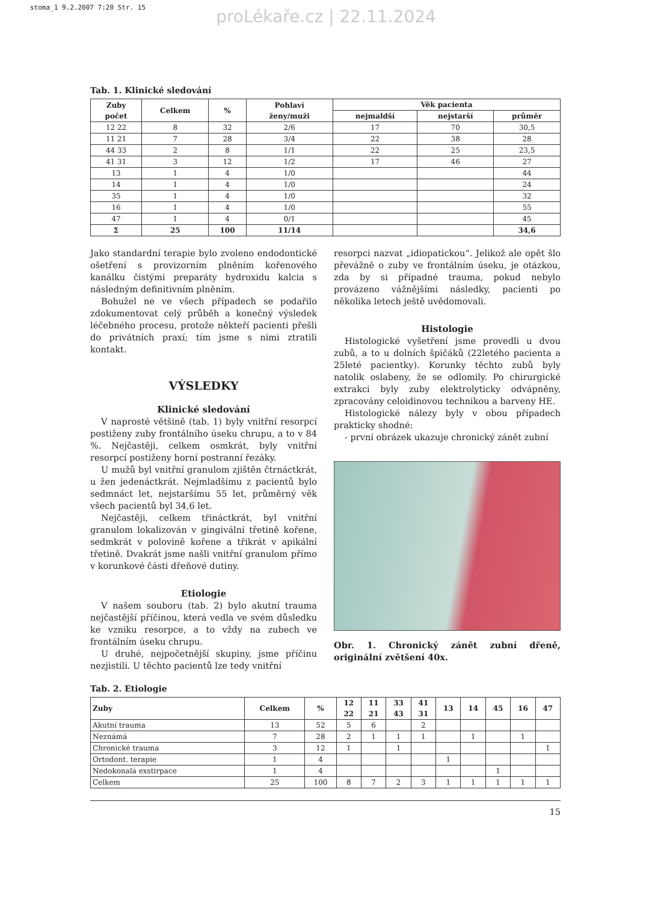stoma_1 9.2.2007 7:20 Str. 15
proLékaře.cz | 22.11.2024
Tab. 1. Klinické sledování
| Zuby počet | Celkem | % | Pohlaví ženy/muži | Věk pacienta | | |
| --- | --- | --- | --- | --- | --- | --- |
| | | | | nejmaldší | nejstarší | průměr |
| 12 22 | 8 | 32 | 2/6 | 17 | 70 | 30,5 |
| 11 21 | 7 | 28 | 3/4 | 22 | 38 | 28 |
| 44 33 | 2 | 8 | 1/1 | 22 | 25 | 23,5 |
| 41 31 | 3 | 12 | 1/2 | 17 | 46 | 27 |
| 13 | 1 | 4 | 1/0 | | | 44 |
| 14 | 1 | 4 | 1/0 | | | 24 |
| 35 | 1 | 4 | 1/0 | | | 32 |
| 16 | 1 | 4 | 1/0 | | | 55 |
| 47 | 1 | 4 | 0/1 | | | 45 |
| Σ | 25 | 100 | 11/14 | | | 34,6 |
Jako standardní terapie bylo zvoleno endodontické ošetření s provizorním plněním kořenového kanálku čistými preparáty hydroxidu kalcia s následným definitivním plněním.
Bohužel ne ve všech případech se podařilo zdokumentovat celý průběh a konečný výsledek léčebného procesu, protože někteří pacienti přešli do privátních praxí; tím jsme s nimi ztratili kontakt.
VÝSLEDKY
Klinické sledování
V naprosté většině (tab. 1) byly vnitřní resorpcí postiženy zuby frontálního úseku chrupu, a to v 84 %. Nejčastěji, celkem osmkrát, byly vnitřní resorpcí postiženy horní postranní řezáky.
U mužů byl vnitřní granulom zjištěn čtrnáctkrát, u žen jedenáctkrát. Nejmladšímu z pacientů bylo sedmnáct let, nejstaršímu 55 let, průměrný věk všech pacientů byl 34,6 let.
Nejčastěji, celkem třináctkrát, byl vnitřní granulom lokalizován v gingivální třetině kořene, sedmkrát v polovině kořene a třikrát v apikální třetině. Dvakrát jsme našli vnitřní granulom přímo v korunkové části dřeňové dutiny.
Etiologie
V našem souboru (tab. 2) bylo akutní trauma nejčastější příčinou, která vedla ve svém důsledku ke vzniku resorpce, a to vždy na zubech ve frontálním úseku chrupu.
U druhé, nejpočetnější skupiny, jsme příčinu nezjistili. U těchto pacientů lze tedy vnitřní
resorpci nazvat „idiopatickou“. Jelikož ale opět šlo převážně o zuby ve frontálním úseku, je otázkou, zda by si případné trauma, pokud nebylo provázeno vážnějšími následky, pacienti po několika letech ještě uvědomovali.
Histologie
Histologické vyšetření jsme provedli u dvou zubů, a to u dolních špičáků (22letého pacienta a 25leté pacientky). Korunky těchto zubů byly natolik oslabeny, že se odlomily. Po chirurgické extrakci byly zuby elektrolyticky odvápněny, zpracovány celoidinovou technikou a barveny HE.
Histologické nálezy byly v obou případech prakticky shodné:
- první obrázek ukazuje chronický zánět zubní
Obr. 1. Chronický zánět zubní dřeně, originální zvětšení 40x.
Tab. 2. Etiologie
| Zuby | Celkem | % | 12 22 | 11 21 | 33 43 | 41 31 | 13 | 14 | 45 | 16 | 47 |
| --- | --- | --- | --- | --- | --- | --- | --- | --- | --- | --- | --- |
| Akutní trauma | 13 | 52 | 5 | 6 | | 2 | | | | | |
| Neznámá | 7 | 28 | 2 | 1 | 1 | 1 | | 1 | | 1 | |
| Chronické trauma | 3 | 12 | 1 | | 1 | | | | | | 1 |
| Ortodont. terapie | 1 | 4 | | | | | 1 | | | | |
| Nedokonalá exstirpace | 1 | 4 | | | | | | | 1 | | |
| Celkem | 25 | 100 | 8 | 7 | 2 | 3 | 1 | 1 | 1 | 1 | 1 |
15